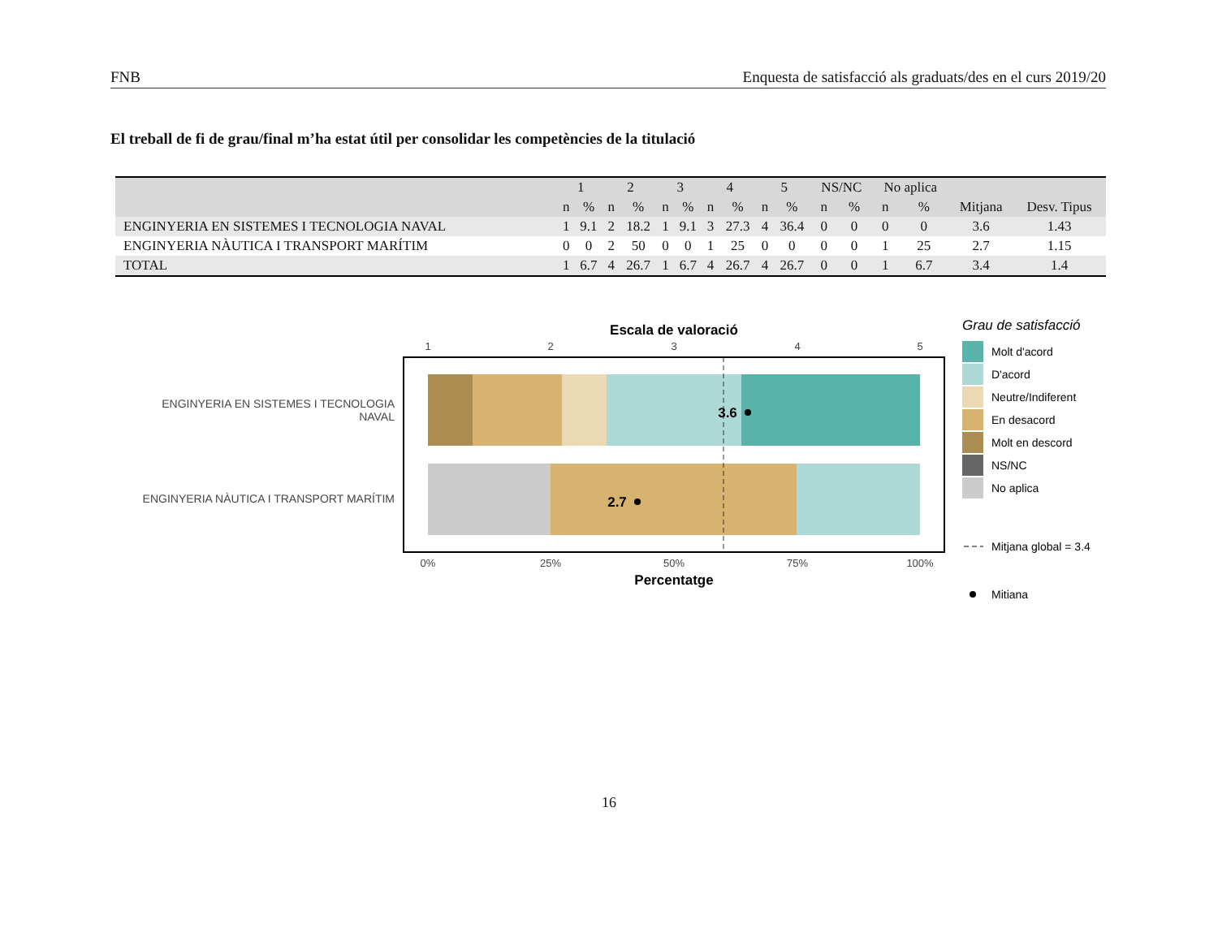FNB Enquesta de satisfacció als graduats/des en el curs 2019/20
El treball de fi de grau/final m’ha estat útil per consolidar les competències de la titulació
| | 1 | | 2 | | 3 | | 4 | | 5 | | NS/NC | | No aplica | | | |
| --- | --- | --- | --- | --- | --- | --- | --- | --- | --- | --- | --- | --- | --- | --- | --- | --- |
| | n | % | n | % | n | % | n | % | n | % | n | % | n | % | Mitjana | Desv. Tipus |
| ENGINYERIA EN SISTEMES I TECNOLOGIA NAVAL | 1 | 9.1 | 2 | 18.2 | 1 | 9.1 | 3 | 27.3 | 4 | 36.4 | 0 | 0 | 0 | 0 | 3.6 | 1.43 |
| ENGINYERIA NÀUTICA I TRANSPORT MARÍTIM | 0 | 0 | 2 | 50 | 0 | 0 | 1 | 25 | 0 | 0 | 0 | 0 | 1 | 25 | 2.7 | 1.15 |
| TOTAL | 1 | 6.7 | 4 | 26.7 | 1 | 6.7 | 4 | 26.7 | 4 | 26.7 | 0 | 0 | 1 | 6.7 | 3.4 | 1.4 |
Escala de valoració
1
2
3
4
5
3.6
2.7
ENGINYERIA EN SISTEMES I TECNOLOGIA
NAVAL
ENGINYERIA NÀUTICA I TRANSPORT MARÍTIM
0%
25%
50%
75%
100%
Percentatge
Grau de satisfacció
Molt d'acord
D'acord
Neutre/Indiferent
En desacord
Molt en descord
NS/NC
No aplica
Mitjana global = 3.4
Mitiana
16